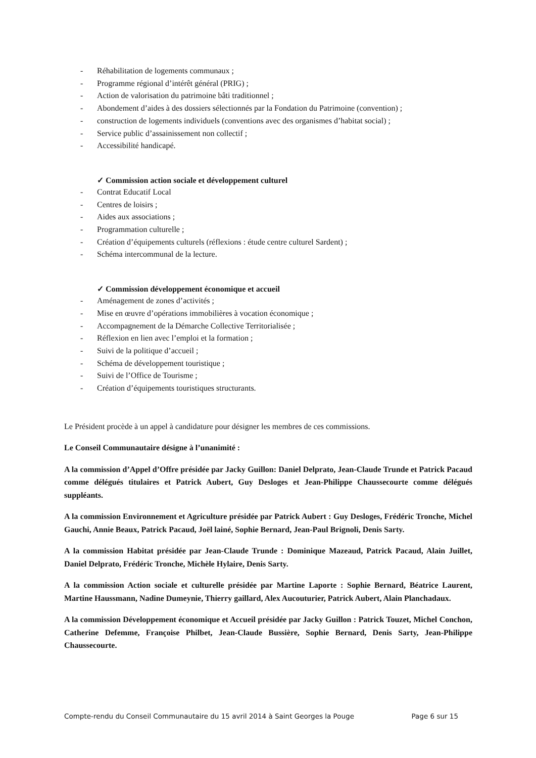- Réhabilitation de logements communaux ;
- Programme régional d’intérêt général (PRIG) ;
- Action de valorisation du patrimoine bâti traditionnel ;
- Abondement d’aides à des dossiers sélectionnés par la Fondation du Patrimoine (convention) ;
- construction de logements individuels (conventions avec des organismes d’habitat social) ;
- Service public d’assainissement non collectif ;
- Accessibilité handicapé.
✓ Commission action sociale et développement culturel
- Contrat Educatif Local
- Centres de loisirs ;
- Aides aux associations ;
- Programmation culturelle ;
- Création d’équipements culturels (réflexions : étude centre culturel Sardent) ;
- Schéma intercommunal de la lecture.
✓ Commission développement économique et accueil
- Aménagement de zones d’activités ;
- Mise en œuvre d’opérations immobilières à vocation économique ;
- Accompagnement de la Démarche Collective Territorialisée ;
- Réflexion en lien avec l’emploi et la formation ;
- Suivi de la politique d’accueil ;
- Schéma de développement touristique ;
- Suivi de l’Office de Tourisme ;
- Création d’équipements touristiques structurants.
Le Président procède à un appel à candidature pour désigner les membres de ces commissions.
Le Conseil Communautaire désigne à l’unanimité :
A la commission d’Appel d’Offre présidée par Jacky Guillon: Daniel Delprato, Jean-Claude Trunde et Patrick Pacaud comme délégués titulaires et Patrick Aubert, Guy Desloges et Jean-Philippe Chaussecourte comme délégués suppléants.
A la commission Environnement et Agriculture présidée par Patrick Aubert : Guy Desloges, Frédéric Tronche, Michel Gauchi, Annie Beaux, Patrick Pacaud, Joël lainé, Sophie Bernard, Jean-Paul Brignoli, Denis Sarty.
A la commission Habitat présidée par Jean-Claude Trunde : Dominique Mazeaud, Patrick Pacaud, Alain Juillet, Daniel Delprato, Frédéric Tronche, Michèle Hylaire, Denis Sarty.
A la commission Action sociale et culturelle présidée par Martine Laporte : Sophie Bernard, Béatrice Laurent, Martine Haussmann, Nadine Dumeynie, Thierry gaillard, Alex Aucouturier, Patrick Aubert, Alain Planchadaux.
A la commission Développement économique et Accueil présidée par Jacky Guillon : Patrick Touzet, Michel Conchon, Catherine Defemme, Françoise Philbet, Jean-Claude Bussière, Sophie Bernard, Denis Sarty, Jean-Philippe Chaussecourte.
Compte-rendu du Conseil Communautaire du 15 avril 2014 à Saint Georges la Pouge Page 6 sur 15